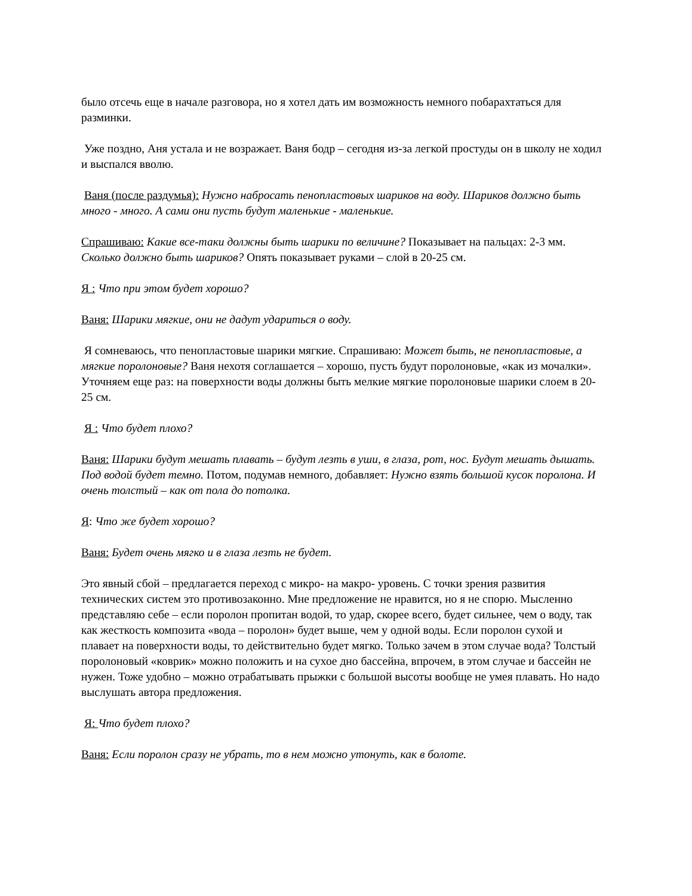было отсечь еще в начале разговора, но я хотел дать им возможность немного побарахтаться для разминки.
Уже поздно, Аня устала и не возражает. Ваня бодр – сегодня из-за легкой простуды он в школу не ходил и выспался вволю.
Ваня (после раздумья): Нужно набросать пенопластовых шариков на воду. Шариков должно быть много - много. А сами они пусть будут маленькие - маленькие.
Спрашиваю: Какие все-таки должны быть шарики по величине? Показывает на пальцах: 2-3 мм. Сколько должно быть шариков? Опять показывает руками – слой в 20-25 см.
Я : Что при этом будет хорошо?
Ваня: Шарики мягкие, они не дадут удариться о воду.
Я сомневаюсь, что пенопластовые шарики мягкие. Спрашиваю: Может быть, не пенопластовые, а мягкие поролоновые? Ваня нехотя соглашается – хорошо, пусть будут поролоновые, «как из мочалки». Уточняем еще раз: на поверхности воды должны быть мелкие мягкие поролоновые шарики слоем в 20-25 см.
Я : Что будет плохо?
Ваня: Шарики будут мешать плавать – будут лезть в уши, в глаза, рот, нос. Будут мешать дышать. Под водой будет темно. Потом, подумав немного, добавляет: Нужно взять большой кусок поролона. И очень толстый – как от пола до потолка.
Я: Что же будет хорошо?
Ваня: Будет очень мягко и в глаза лезть не будет.
Это явный сбой – предлагается переход с микро- на макро- уровень. С точки зрения развития технических систем это противозаконно. Мне предложение не нравится, но я не спорю. Мысленно представляю себе – если поролон пропитан водой, то удар, скорее всего, будет сильнее, чем о воду, так как жесткость композита «вода – поролон» будет выше, чем у одной воды. Если поролон сухой и плавает на поверхности воды, то действительно будет мягко. Только зачем в этом случае вода? Толстый поролоновый «коврик» можно положить и на сухое дно бассейна, впрочем, в этом случае и бассейн не нужен. Тоже удобно – можно отрабатывать прыжки с большой высоты вообще не умея плавать. Но надо выслушать автора предложения.
Я: Что будет плохо?
Ваня: Если поролон сразу не убрать, то в нем можно утонуть, как в болоте.